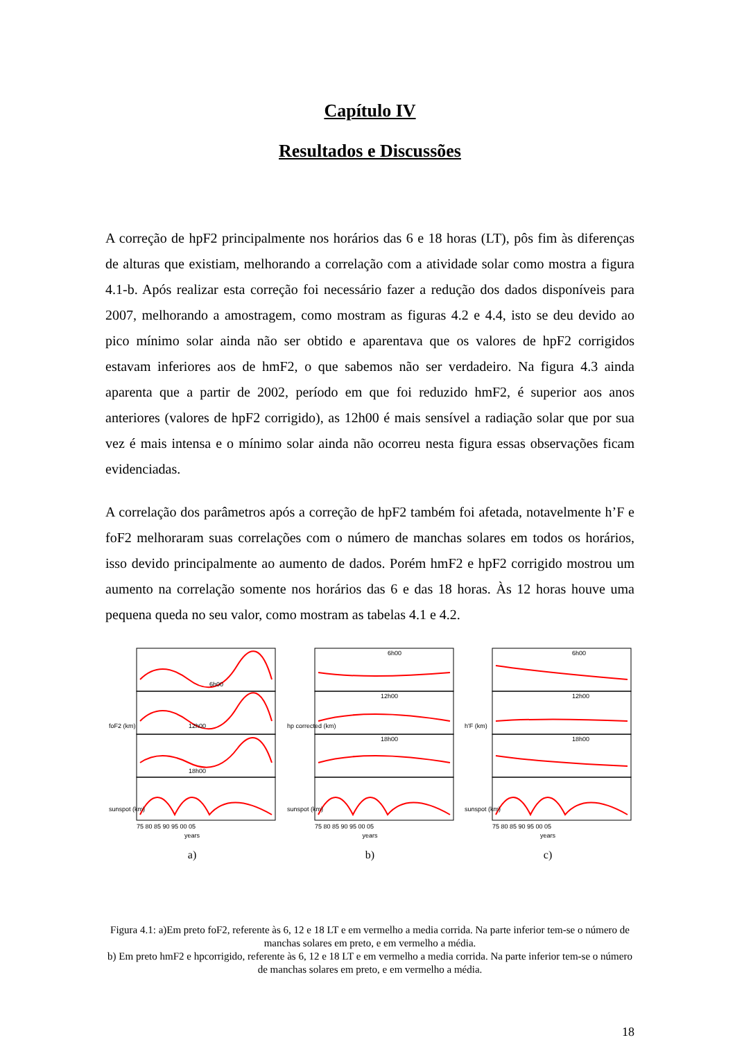Capítulo IV
Resultados e Discussões
A correção de hpF2 principalmente nos horários das 6 e 18 horas (LT), pôs fim às diferenças de alturas que existiam, melhorando a correlação com a atividade solar como mostra a figura 4.1-b. Após realizar esta correção foi necessário fazer a redução dos dados disponíveis para 2007, melhorando a amostragem, como mostram as figuras 4.2 e 4.4, isto se deu devido ao pico mínimo solar ainda não ser obtido e aparentava que os valores de hpF2 corrigidos estavam inferiores aos de hmF2, o que sabemos não ser verdadeiro. Na figura 4.3 ainda aparenta que a partir de 2002, período em que foi reduzido hmF2, é superior aos anos anteriores (valores de hpF2 corrigido), as 12h00 é mais sensível a radiação solar que por sua vez é mais intensa e o mínimo solar ainda não ocorreu nesta figura essas observações ficam evidenciadas.
A correlação dos parâmetros após a correção de hpF2 também foi afetada, notavelmente h’F e foF2 melhoraram suas correlações com o número de manchas solares em todos os horários, isso devido principalmente ao aumento de dados. Porém hmF2 e hpF2 corrigido mostrou um aumento na correlação somente nos horários das 6 e das 18 horas. Às 12 horas houve uma pequena queda no seu valor, como mostram as tabelas 4.1 e 4.2.
6h00
12h00
18h00
foF2 (km)
sunspot (km)
75 80 85 90 95 00 05
years
a)
6h00
12h00
18h00
hp corrected (km)
sunspot (km)
75 80 85 90 95 00 05
years
b)
6h00
12h00
18h00
h'F (km)
sunspot (km)
75 80 85 90 95 00 05
years
c)
Figura 4.1: a)Em preto foF2, referente às 6, 12 e 18 LT e em vermelho a media corrida. Na parte inferior tem-se o número de manchas solares em preto, e em vermelho a média.
b) Em preto hmF2 e hpcorrigido, referente às 6, 12 e 18 LT e em vermelho a media corrida. Na parte inferior tem-se o número de manchas solares em preto, e em vermelho a média.
18